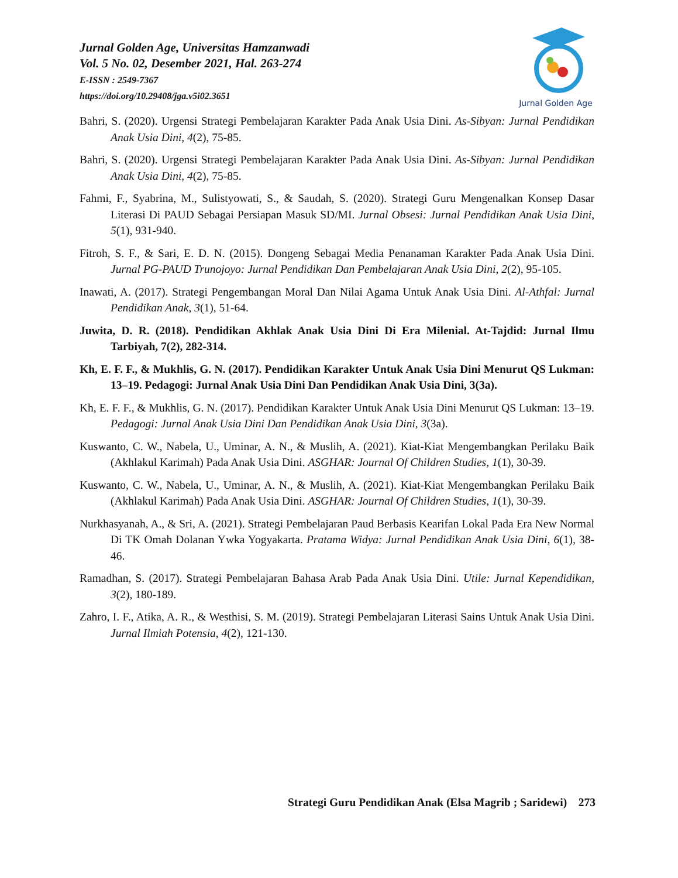Jurnal Golden Age, Universitas Hamzanwadi
Vol. 5 No. 02, Desember 2021, Hal. 263-274
E-ISSN : 2549-7367
https://doi.org/10.29408/jga.v5i02.3651
Jurnal Golden Age
Bahri, S. (2020). Urgensi Strategi Pembelajaran Karakter Pada Anak Usia Dini. As-Sibyan: Jurnal Pendidikan Anak Usia Dini, 4(2), 75-85.
Bahri, S. (2020). Urgensi Strategi Pembelajaran Karakter Pada Anak Usia Dini. As-Sibyan: Jurnal Pendidikan Anak Usia Dini, 4(2), 75-85.
Fahmi, F., Syabrina, M., Sulistyowati, S., & Saudah, S. (2020). Strategi Guru Mengenalkan Konsep Dasar Literasi Di PAUD Sebagai Persiapan Masuk SD/MI. Jurnal Obsesi: Jurnal Pendidikan Anak Usia Dini, 5(1), 931-940.
Fitroh, S. F., & Sari, E. D. N. (2015). Dongeng Sebagai Media Penanaman Karakter Pada Anak Usia Dini. Jurnal PG-PAUD Trunojoyo: Jurnal Pendidikan Dan Pembelajaran Anak Usia Dini, 2(2), 95-105.
Inawati, A. (2017). Strategi Pengembangan Moral Dan Nilai Agama Untuk Anak Usia Dini. Al-Athfal: Jurnal Pendidikan Anak, 3(1), 51-64.
Juwita, D. R. (2018). Pendidikan Akhlak Anak Usia Dini Di Era Milenial. At-Tajdid: Jurnal Ilmu Tarbiyah, 7(2), 282-314.
Kh, E. F. F., & Mukhlis, G. N. (2017). Pendidikan Karakter Untuk Anak Usia Dini Menurut QS Lukman: 13–19. Pedagogi: Jurnal Anak Usia Dini Dan Pendidikan Anak Usia Dini, 3(3a).
Kh, E. F. F., & Mukhlis, G. N. (2017). Pendidikan Karakter Untuk Anak Usia Dini Menurut QS Lukman: 13–19. Pedagogi: Jurnal Anak Usia Dini Dan Pendidikan Anak Usia Dini, 3(3a).
Kuswanto, C. W., Nabela, U., Uminar, A. N., & Muslih, A. (2021). Kiat-Kiat Mengembangkan Perilaku Baik (Akhlakul Karimah) Pada Anak Usia Dini. ASGHAR: Journal Of Children Studies, 1(1), 30-39.
Kuswanto, C. W., Nabela, U., Uminar, A. N., & Muslih, A. (2021). Kiat-Kiat Mengembangkan Perilaku Baik (Akhlakul Karimah) Pada Anak Usia Dini. ASGHAR: Journal Of Children Studies, 1(1), 30-39.
Nurkhasyanah, A., & Sri, A. (2021). Strategi Pembelajaran Paud Berbasis Kearifan Lokal Pada Era New Normal Di TK Omah Dolanan Ywka Yogyakarta. Pratama Widya: Jurnal Pendidikan Anak Usia Dini, 6(1), 38-46.
Ramadhan, S. (2017). Strategi Pembelajaran Bahasa Arab Pada Anak Usia Dini. Utile: Jurnal Kependidikan, 3(2), 180-189.
Zahro, I. F., Atika, A. R., & Westhisi, S. M. (2019). Strategi Pembelajaran Literasi Sains Untuk Anak Usia Dini. Jurnal Ilmiah Potensia, 4(2), 121-130.
Strategi Guru Pendidikan Anak (Elsa Magrib ; Saridewi) 273